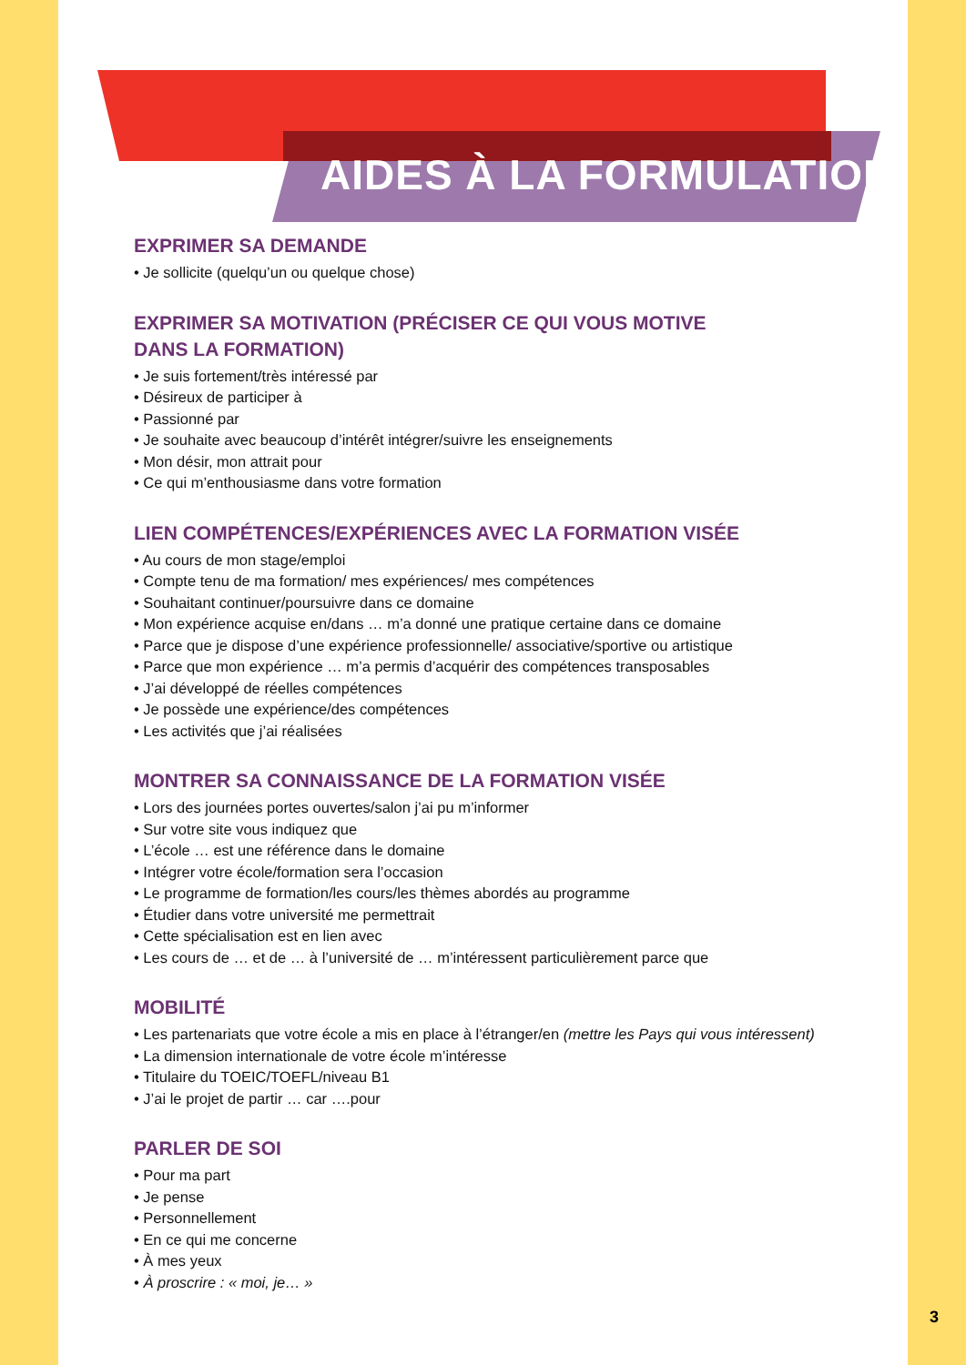AIDES À LA FORMULATION
EXPRIMER SA DEMANDE
• Je sollicite (quelqu’un ou quelque chose)
EXPRIMER SA MOTIVATION (PRÉCISER CE QUI VOUS MOTIVE
DANS LA FORMATION)
• Je suis fortement/très intéressé par
• Désireux de participer à
• Passionné par
• Je souhaite avec beaucoup d’intérêt intégrer/suivre les enseignements
• Mon désir, mon attrait pour
• Ce qui m’enthousiasme dans votre formation
LIEN COMPÉTENCES/EXPÉRIENCES AVEC LA FORMATION VISÉE
• Au cours de mon stage/emploi
• Compte tenu de ma formation/ mes expériences/ mes compétences
• Souhaitant continuer/poursuivre dans ce domaine
• Mon expérience acquise en/dans … m’a donné une pratique certaine dans ce domaine
• Parce que je dispose d’une expérience professionnelle/ associative/sportive ou artistique
• Parce que mon expérience … m’a permis d’acquérir des compétences transposables
• J’ai développé de réelles compétences
• Je possède une expérience/des compétences
• Les activités que j’ai réalisées
MONTRER SA CONNAISSANCE DE LA FORMATION VISÉE
• Lors des journées portes ouvertes/salon j’ai pu m’informer
• Sur votre site vous indiquez que
• L’école … est une référence dans le domaine
• Intégrer votre école/formation sera l’occasion
• Le programme de formation/les cours/les thèmes abordés au programme
• Étudier dans votre université me permettrait
• Cette spécialisation est en lien avec
• Les cours de … et de … à l’université de … m’intéressent particulièrement parce que
MOBILITÉ
• Les partenariats que votre école a mis en place à l’étranger/en (mettre les Pays qui vous intéressent)
• La dimension internationale de votre école m’intéresse
• Titulaire du TOEIC/TOEFL/niveau B1
• J’ai le projet de partir … car ….pour
PARLER DE SOI
• Pour ma part
• Je pense
• Personnellement
• En ce qui me concerne
• À mes yeux
• À proscrire : « moi, je… »
3